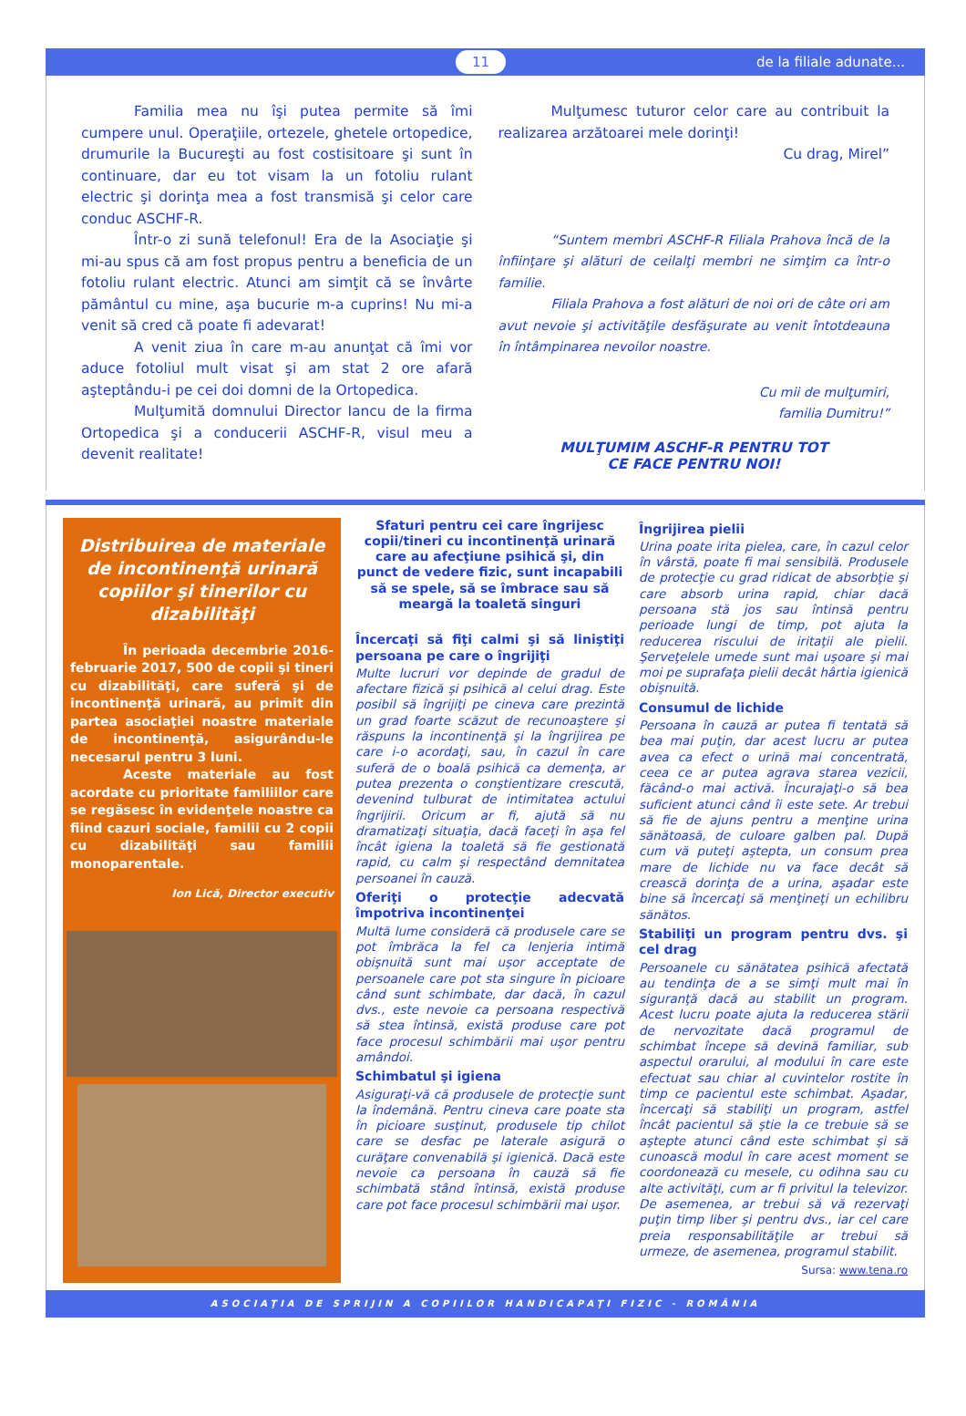11 de la filiale adunate...
Familia mea nu îşi putea permite să îmi cumpere unul. Operaţiile, ortezele, ghetele ortopedice, drumurile la Bucureşti au fost costisitoare şi sunt în continuare, dar eu tot visam la un fotoliu rulant electric şi dorinţa mea a fost transmisă şi celor care conduc ASCHF-R.
Într-o zi sună telefonul! Era de la Asociaţie şi mi-au spus că am fost propus pentru a beneficia de un fotoliu rulant electric. Atunci am simţit că se învârte pământul cu mine, aşa bucurie m-a cuprins! Nu mi-a venit să cred că poate fi adevarat!
A venit ziua în care m-au anunţat că îmi vor aduce fotoliul mult visat şi am stat 2 ore afară aşteptându-i pe cei doi domni de la Ortopedica.
Mulţumită domnului Director Iancu de la firma Ortopedica şi a conducerii ASCHF-R, visul meu a devenit realitate!
Mulţumesc tuturor celor care au contribuit la realizarea arzătoarei mele dorinţi!
Cu drag, Mirel”
“Suntem membri ASCHF-R Filiala Prahova încă de la înfiinţare şi alături de ceilalţi membri ne simţim ca într-o familie.
Filiala Prahova a fost alături de noi ori de câte ori am avut nevoie şi activităţile desfăşurate au venit întotdeauna în întâmpinarea nevoilor noastre.
Cu mii de mulţumiri,
familia Dumitru!”
MULŢUMIM ASCHF-R PENTRU TOT
CE FACE PENTRU NOI!
Distribuirea de materiale de incontinenţă urinară copiilor şi tinerilor cu dizabilităţi
În perioada decembrie 2016-februarie 2017, 500 de copii şi tineri cu dizabilităţi, care suferă şi de incontinenţă urinară, au primit din partea asociaţiei noastre materiale de incontinenţă, asigurându-le necesarul pentru 3 luni.
Aceste materiale au fost acordate cu prioritate familiilor care se regăsesc în evidenţele noastre ca fiind cazuri sociale, familii cu 2 copii cu dizabilităţi sau familii monoparentale.
Ion Lică, Director executiv
Sfaturi pentru cei care îngrijesc copii/tineri cu incontinenţă urinară care au afecţiune psihică şi, din punct de vedere fizic, sunt incapabili să se spele, să se îmbrace sau să meargă la toaletă singuri
Încercaţi să fiţi calmi şi să liniştiţi persoana pe care o îngrijiţi
Multe lucruri vor depinde de gradul de afectare fizică şi psihică al celui drag. Este posibil să îngrijiţi pe cineva care prezintă un grad foarte scăzut de recunoaştere şi răspuns la incontinenţă şi la îngrijirea pe care i-o acordaţi, sau, în cazul în care suferă de o boală psihică ca demenţa, ar putea prezenta o conştientizare crescută, devenind tulburat de intimitatea actului îngrijirii. Oricum ar fi, ajută să nu dramatizaţi situaţia, dacă faceţi în aşa fel încât igiena la toaletă să fie gestionată rapid, cu calm şi respectând demnitatea persoanei în cauză.
Oferiţi o protecţie adecvată împotriva incontinenţei
Multă lume consideră că produsele care se pot îmbrăca la fel ca lenjeria intimă obişnuită sunt mai uşor acceptate de persoanele care pot sta singure în picioare când sunt schimbate, dar dacă, în cazul dvs., este nevoie ca persoana respectivă să stea întinsă, există produse care pot face procesul schimbării mai uşor pentru amândoi.
Schimbatul şi igiena
Asiguraţi-vă că produsele de protecţie sunt la îndemână. Pentru cineva care poate sta în picioare susţinut, produsele tip chilot care se desfac pe laterale asigură o curăţare convenabilă şi igienică. Dacă este nevoie ca persoana în cauză să fie schimbată stând întinsă, există produse care pot face procesul schimbării mai uşor.
Îngrijirea pielii
Urina poate irita pielea, care, în cazul celor în vârstă, poate fi mai sensibilă. Produsele de protecţie cu grad ridicat de absorbţie şi care absorb urina rapid, chiar dacă persoana stă jos sau întinsă pentru perioade lungi de timp, pot ajuta la reducerea riscului de iritaţii ale pielii. Şerveţelele umede sunt mai uşoare şi mai moi pe suprafaţa pielii decât hârtia igienică obişnuită.
Consumul de lichide
Persoana în cauză ar putea fi tentată să bea mai puţin, dar acest lucru ar putea avea ca efect o urină mai concentrată, ceea ce ar putea agrava starea vezicii, făcând-o mai activă. Încurajaţi-o să bea suficient atunci când îi este sete. Ar trebui să fie de ajuns pentru a menţine urina sănătoasă, de culoare galben pal. După cum vă puteţi aştepta, un consum prea mare de lichide nu va face decât să crească dorinţa de a urina, aşadar este bine să încercaţi să menţineţi un echilibru sănătos.
Stabiliţi un program pentru dvs. şi cel drag
Persoanele cu sănătatea psihică afectată au tendinţa de a se simţi mult mai în siguranţă dacă au stabilit un program. Acest lucru poate ajuta la reducerea stării de nervozitate dacă programul de schimbat începe să devină familiar, sub aspectul orarului, al modului în care este efectuat sau chiar al cuvintelor rostite în timp ce pacientul este schimbat. Aşadar, încercaţi să stabiliţi un program, astfel încât pacientul să ştie la ce trebuie să se aştepte atunci când este schimbat şi să cunoască modul în care acest moment se coordonează cu mesele, cu odihna sau cu alte activităţi, cum ar fi privitul la televizor. De asemenea, ar trebui să vă rezervaţi puţin timp liber şi pentru dvs., iar cel care preia responsabilităţile ar trebui să urmeze, de asemenea, programul stabilit.
Sursa: www.tena.ro
ASOCIAŢIA DE SPRIJIN A COPIILOR HANDICAPAŢI FIZIC - ROMÂNIA